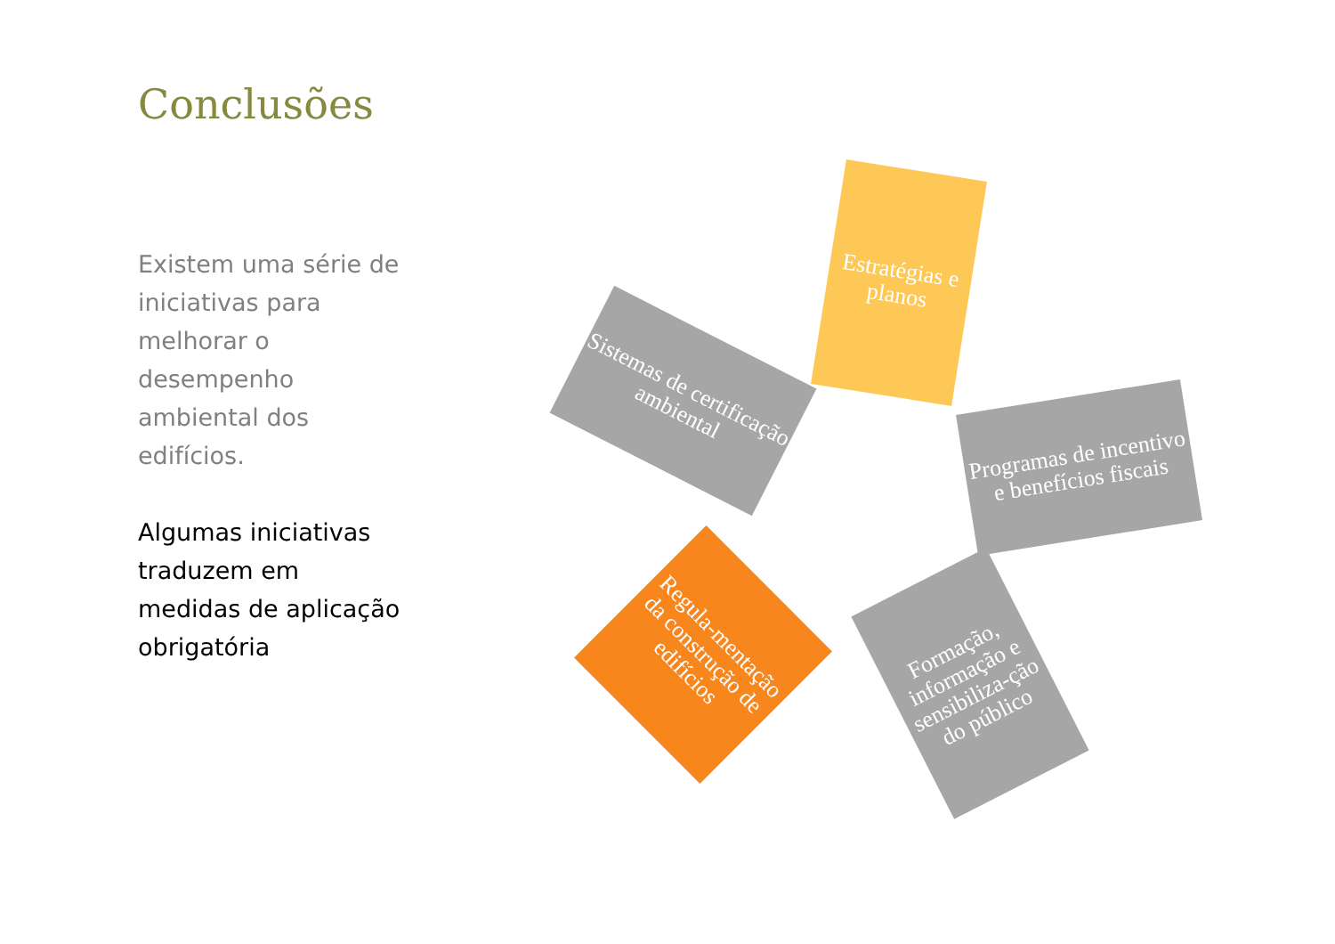Conclusões
Existem uma série de iniciativas para melhorar o desempenho ambiental dos edifícios.
Algumas iniciativas traduzem em medidas de aplicação obrigatória
Estratégias e planos
Sistemas de certificação ambiental
Programas de incentivo e benefícios fiscais
Regula-mentação da construção de edifícios
Formação, informação e sensibiliza-ção do público